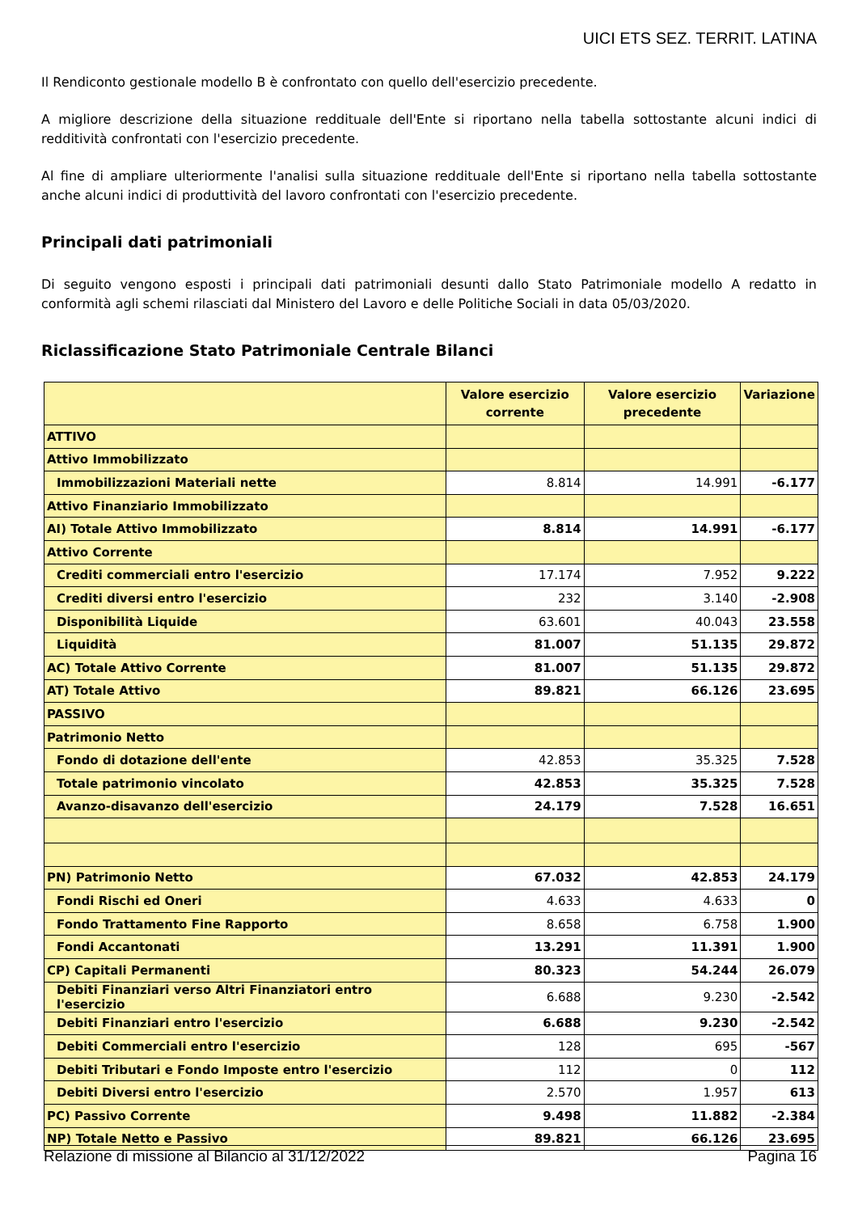UICI ETS SEZ. TERRIT. LATINA
Il Rendiconto gestionale modello B è confrontato con quello dell'esercizio precedente.
A migliore descrizione della situazione reddituale dell'Ente si riportano nella tabella sottostante alcuni indici di redditività confrontati con l'esercizio precedente.
Al fine di ampliare ulteriormente l'analisi sulla situazione reddituale dell'Ente si riportano nella tabella sottostante anche alcuni indici di produttività del lavoro confrontati con l'esercizio precedente.
Principali dati patrimoniali
Di seguito vengono esposti i principali dati patrimoniali desunti dallo Stato Patrimoniale modello A redatto in conformità agli schemi rilasciati dal Ministero del Lavoro e delle Politiche Sociali in data 05/03/2020.
Riclassificazione Stato Patrimoniale Centrale Bilanci
| | Valore esercizio corrente | Valore esercizio precedente | Variazione |
| --- | --- | --- | --- |
| ATTIVO | | | |
| Attivo Immobilizzato | | | |
| Immobilizzazioni Materiali nette | 8.814 | 14.991 | -6.177 |
| Attivo Finanziario Immobilizzato | | | |
| AI) Totale Attivo Immobilizzato | 8.814 | 14.991 | -6.177 |
| Attivo Corrente | | | |
| Crediti commerciali entro l'esercizio | 17.174 | 7.952 | 9.222 |
| Crediti diversi entro l'esercizio | 232 | 3.140 | -2.908 |
| Disponibilità Liquide | 63.601 | 40.043 | 23.558 |
| Liquidità | 81.007 | 51.135 | 29.872 |
| AC) Totale Attivo Corrente | 81.007 | 51.135 | 29.872 |
| AT) Totale Attivo | 89.821 | 66.126 | 23.695 |
| PASSIVO | | | |
| Patrimonio Netto | | | |
| Fondo di dotazione dell'ente | 42.853 | 35.325 | 7.528 |
| Totale patrimonio vincolato | 42.853 | 35.325 | 7.528 |
| Avanzo-disavanzo dell'esercizio | 24.179 | 7.528 | 16.651 |
| PN) Patrimonio Netto | 67.032 | 42.853 | 24.179 |
| Fondi Rischi ed Oneri | 4.633 | 4.633 | 0 |
| Fondo Trattamento Fine Rapporto | 8.658 | 6.758 | 1.900 |
| Fondi Accantonati | 13.291 | 11.391 | 1.900 |
| CP) Capitali Permanenti | 80.323 | 54.244 | 26.079 |
| Debiti Finanziari verso Altri Finanziatori entro l'esercizio | 6.688 | 9.230 | -2.542 |
| Debiti Finanziari entro l'esercizio | 6.688 | 9.230 | -2.542 |
| Debiti Commerciali entro l'esercizio | 128 | 695 | -567 |
| Debiti Tributari e Fondo Imposte entro l'esercizio | 112 | 0 | 112 |
| Debiti Diversi entro l'esercizio | 2.570 | 1.957 | 613 |
| PC) Passivo Corrente | 9.498 | 11.882 | -2.384 |
| NP) Totale Netto e Passivo | 89.821 | 66.126 | 23.695 |
Relazione di missione al Bilancio al 31/12/2022 Pagina 16